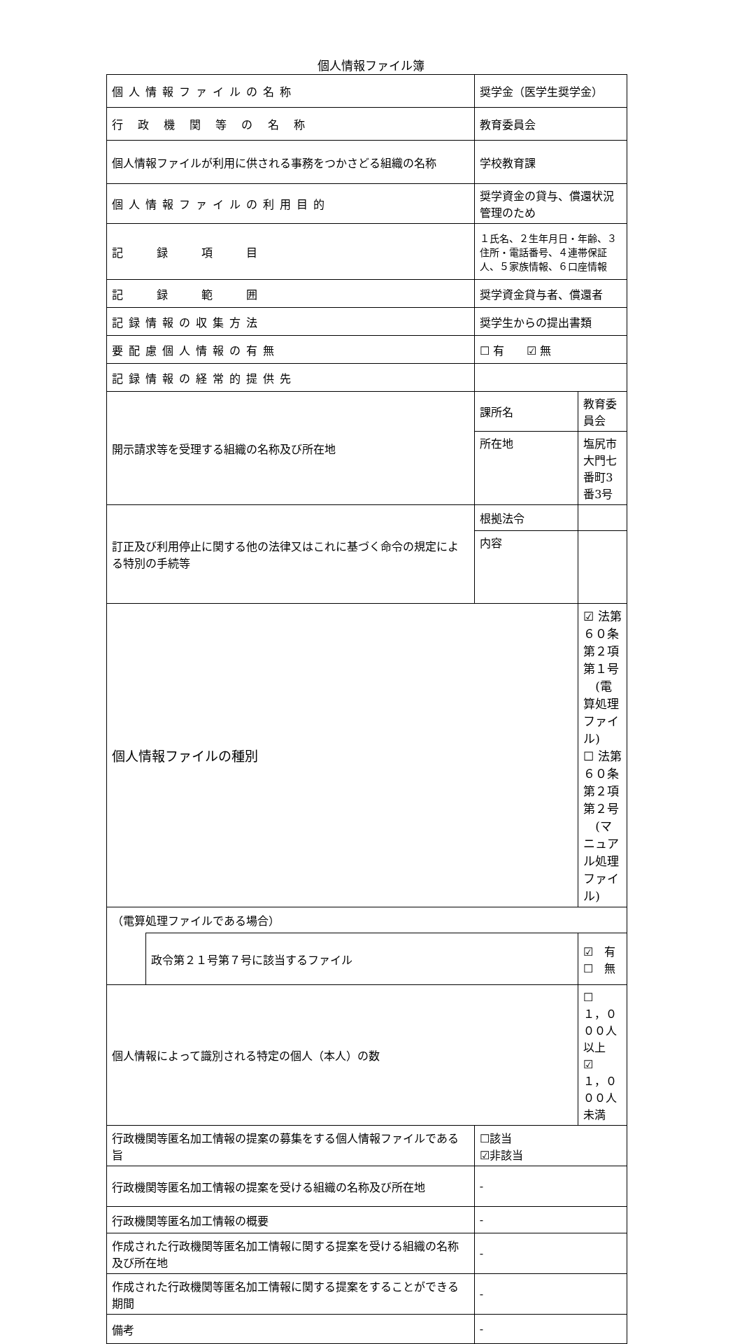個人情報ファイル簿
| 個人情報ファイルの名称 | | 奨学金（医学生奨学金） | |
| 行 政 機 関 等 の 名 称 | | 教育委員会 | |
| 個人情報ファイルが利用に供される事務をつかさどる組織の名称 | | 学校教育課 | |
| 個人情報ファイルの利用目的 | | 奨学資金の貸与、償還状況管理のため | |
| 記 録 項 目 | | １氏名、２生年月日・年齢、３住所・電話番号、４連帯保証人、５家族情報、６口座情報 | |
| 記 録 範 囲 | | 奨学資金貸与者、償還者 | |
| 記録情報の収集方法 | | 奨学生からの提出書類 | |
| 要配慮個人情報の有無 | | ☐ 有 ☑ 無 | |
| 記録情報の経常的提供先 | | | |
| 開示請求等を受理する組織の名称及び所在地 | | 課所名 | 教育委員会 |
| | | 所在地 | 塩尻市大門七番町3番3号 |
| 訂正及び利用停止に関する他の法律又はこれに基づく命令の規定による特別の手続等 | | 根拠法令 | |
| | | 内容 | |
| 個人情報ファイルの種別 | | | ☑ 法第６０条第２項第１号 (電算処理ファイル) ☐ 法第６０条第２項第２号 (マニュアル処理ファイル) |
| （電算処理ファイルである場合） | | | |
| | 政令第２１号第７号に該当するファイル | | ☑ 有 ☐ 無 |
| 個人情報によって識別される特定の個人（本人）の数 | | | ☐ １，０００人以上 ☑ １，０００人未満 |
| 行政機関等匿名加工情報の提案の募集をする個人情報ファイルである旨 | | ☐該当 ☑非該当 | |
| 行政機関等匿名加工情報の提案を受ける組織の名称及び所在地 | | - | |
| 行政機関等匿名加工情報の概要 | | - | |
| 作成された行政機関等匿名加工情報に関する提案を受ける組織の名称及び所在地 | | - | |
| 作成された行政機関等匿名加工情報に関する提案をすることができる期間 | | - | |
| 備考 | | - | |